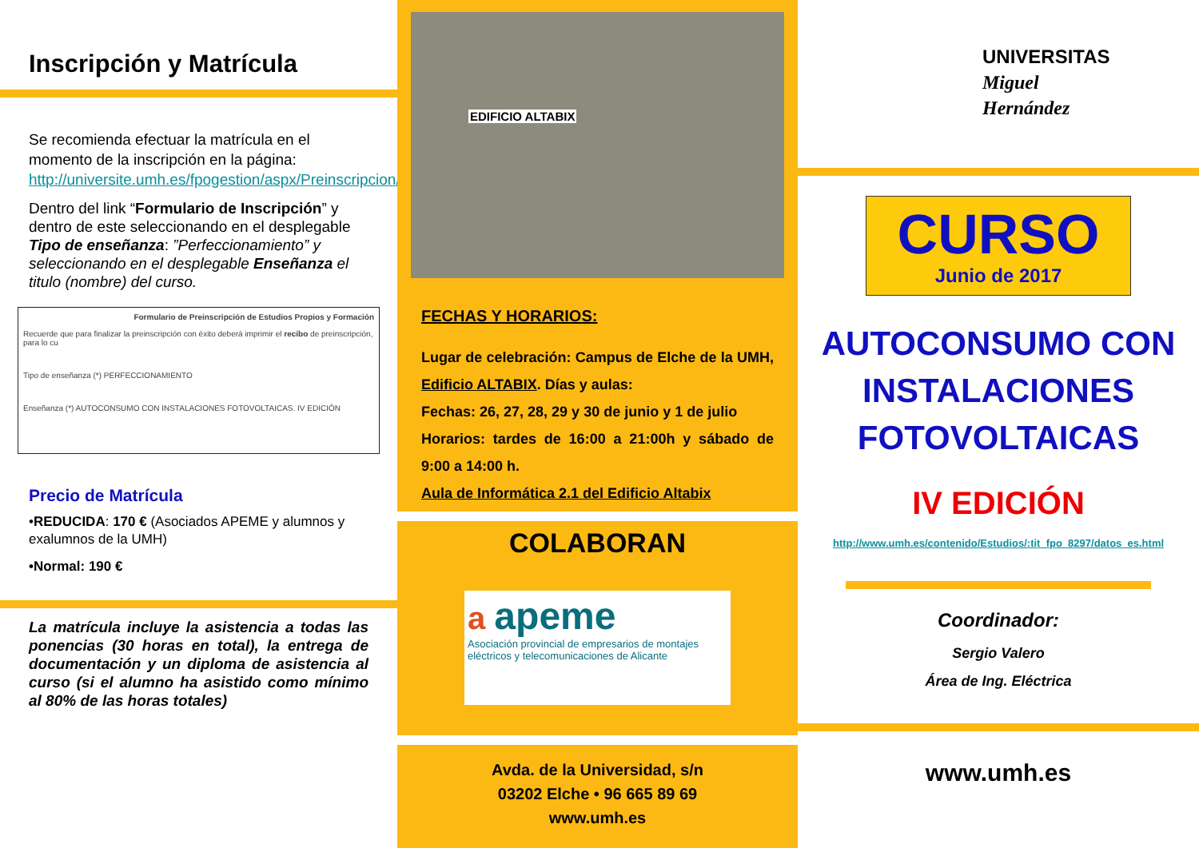Inscripción y Matrícula
Se recomienda efectuar la matrícula en el momento de la inscripción en la página: http://universite.umh.es/fpogestion/aspx/Preinscripcion/Preinscripcion.aspx
Dentro del link “Formulario de Inscripción” y dentro de este seleccionando en el desplegable Tipo de enseñanza: ”Perfeccionamiento” y seleccionando en el desplegable Enseñanza el titulo (nombre) del curso.
Formulario de Preinscripción de Estudios Propios y Formación
Recuerde que para finalizar la preinscripción con éxito deberá imprimir el recibo de preinscripción, para lo cu
Tipo de enseñanza (*) PERFECCIONAMIENTO
Enseñanza (*) AUTOCONSUMO CON INSTALACIONES FOTOVOLTAICAS. IV EDICIÓN
Precio de Matrícula
•REDUCIDA: 170 € (Asociados APEME y alumnos y exalumnos de la UMH)
•Normal: 190 €
La matrícula incluye la asistencia a todas las ponencias (30 horas en total), la entrega de documentación y un diploma de asistencia al curso (si el alumno ha asistido como mínimo al 80% de las horas totales)
EDIFICIO ALTABIX
FECHAS Y HORARIOS:
Lugar de celebración: Campus de Elche de la UMH, Edificio ALTABIX. Días y aulas:
Fechas: 26, 27, 28, 29 y 30 de junio y 1 de julio
Horarios: tardes de 16:00 a 21:00h y sábado de 9:00 a 14:00 h.
Aula de Informática 2.1 del Edificio Altabix
COLABORAN
a apeme
Asociación provincial de empresarios de montajes eléctricos y telecomunicaciones de Alicante
Avda. de la Universidad, s/n
03202 Elche • 96 665 89 69
www.umh.es
UNIVERSITAS
Miguel
Hernández
CURSO
Junio de 2017
AUTOCONSUMO CON INSTALACIONES FOTOVOLTAICAS
IV EDICIÓN
http://www.umh.es/contenido/Estudios/:tit_fpo_8297/datos_es.html
Coordinador:
Sergio Valero
Área de Ing. Eléctrica
www.umh.es